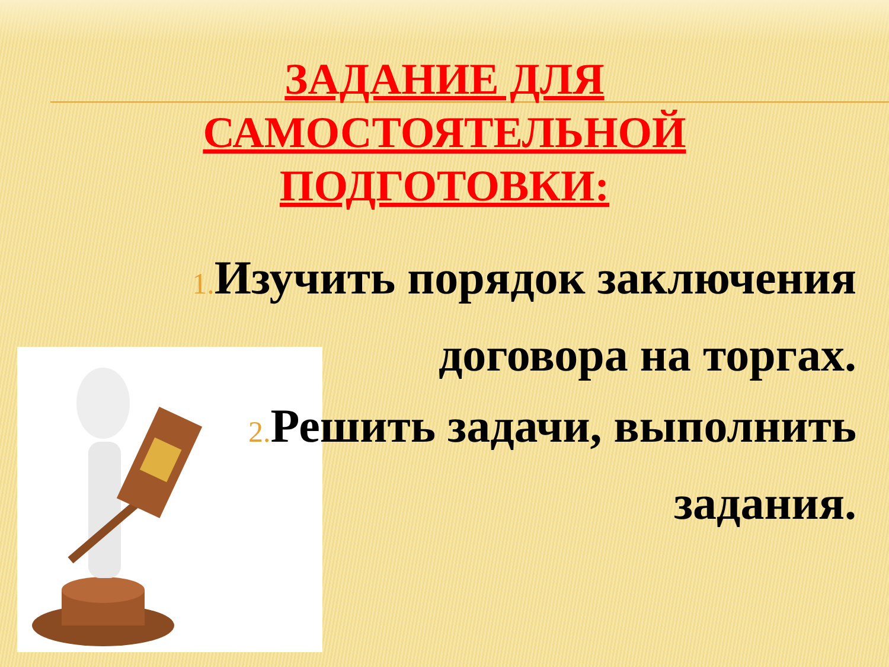ЗАДАНИЕ ДЛЯ
САМОСТОЯТЕЛЬНОЙ
ПОДГОТОВКИ:
1. Изучить порядок заключения договора на торгах.
2. Решить задачи, выполнить задания.